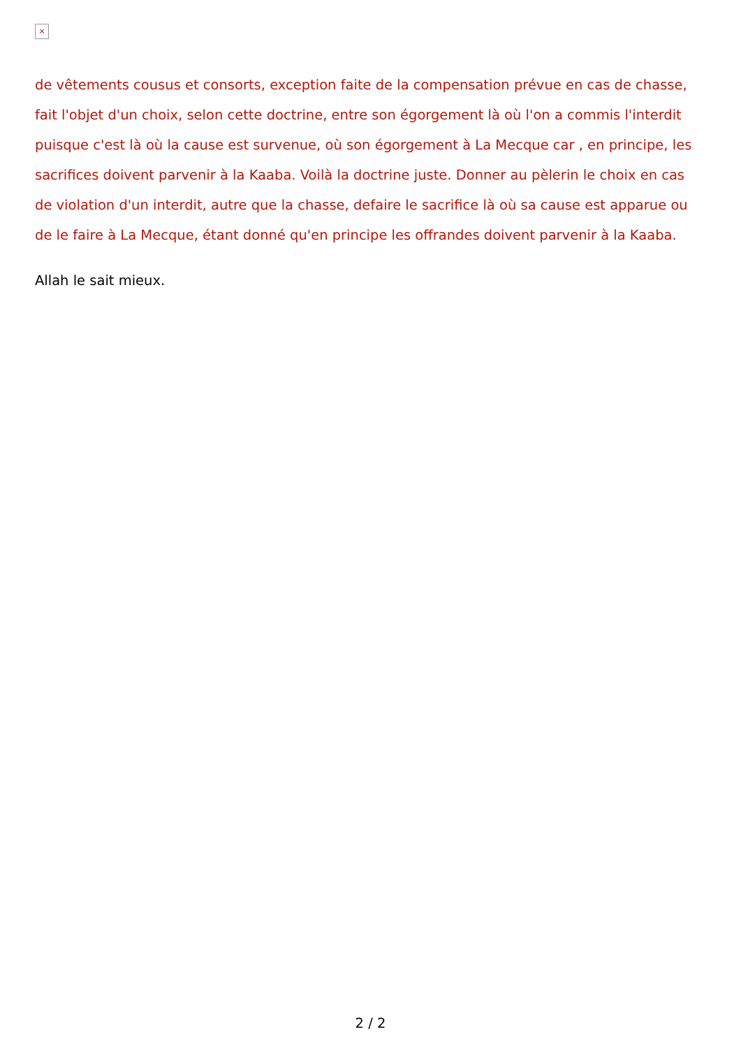×
de vêtements cousus et consorts, exception faite de la compensation prévue en cas de chasse, fait l'objet d'un choix, selon cette doctrine, entre son égorgement là où l'on a commis l'interdit puisque c'est là où la cause est survenue, où son égorgement à La Mecque car , en principe, les sacrifices doivent parvenir à la Kaaba. Voilà la doctrine juste. Donner au pèlerin le choix en cas de violation d'un interdit, autre que la chasse, defaire le sacrifice là où sa cause est apparue ou de le faire à La Mecque, étant donné qu'en principe les offrandes doivent parvenir à la Kaaba.
Allah le sait mieux.
2 / 2